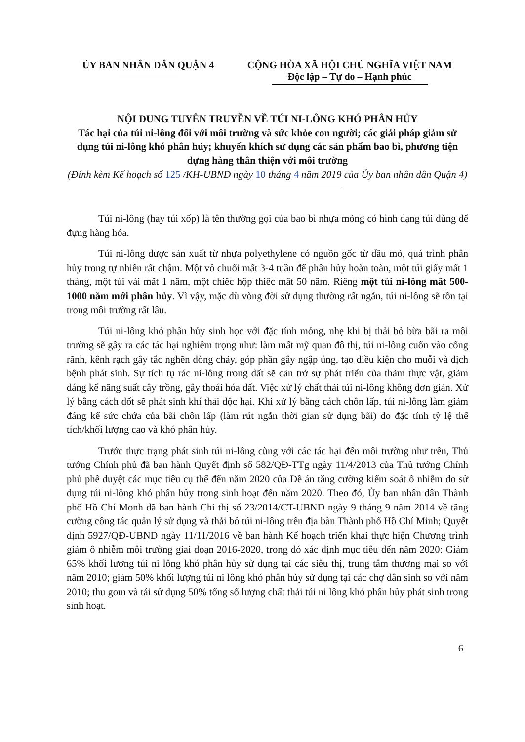ỦY BAN NHÂN DÂN QUẬN 4 CỘNG HÒA XÃ HỘI CHỦ NGHĨA VIỆT NAM
Độc lập – Tự do – Hạnh phúc
NỘI DUNG TUYÊN TRUYỀN VỀ TÚI NI-LÔNG KHÓ PHÂN HỦY
Tác hại của túi ni-lông đối với môi trường và sức khỏe con người; các giải pháp giảm sử dụng túi ni-lông khó phân hủy; khuyến khích sử dụng các sản phẩm bao bì, phương tiện đựng hàng thân thiện với môi trường
(Đính kèm Kế hoạch số 125 /KH-UBND ngày 10 tháng 4 năm 2019 của Ủy ban nhân dân Quận 4)
Túi ni-lông (hay túi xốp) là tên thường gọi của bao bì nhựa mỏng có hình dạng túi dùng để đựng hàng hóa.
Túi ni-lông được sản xuất từ nhựa polyethylene có nguồn gốc từ dầu mỏ, quá trình phân hủy trong tự nhiên rất chậm. Một vỏ chuối mất 3-4 tuần để phân hủy hoàn toàn, một túi giấy mất 1 tháng, một túi vải mất 1 năm, một chiếc hộp thiếc mất 50 năm. Riêng một túi ni-lông mất 500-1000 năm mới phân hủy. Vì vậy, mặc dù vòng đời sử dụng thường rất ngắn, túi ni-lông sẽ tồn tại trong môi trường rất lâu.
Túi ni-lông khó phân hủy sinh học với đặc tính mỏng, nhẹ khi bị thải bỏ bừa bãi ra môi trường sẽ gây ra các tác hại nghiêm trọng như: làm mất mỹ quan đô thị, túi ni-lông cuốn vào cống rãnh, kênh rạch gây tắc nghẽn dòng chảy, góp phần gây ngập úng, tạo điều kiện cho muỗi và dịch bệnh phát sinh. Sự tích tụ rác ni-lông trong đất sẽ cản trở sự phát triển của thảm thực vật, giảm đáng kể năng suất cây trồng, gây thoái hóa đất. Việc xử lý chất thải túi ni-lông không đơn giản. Xử lý bằng cách đốt sẽ phát sinh khí thải độc hại. Khi xử lý bằng cách chôn lấp, túi ni-lông làm giảm đáng kể sức chứa của bãi chôn lấp (làm rút ngắn thời gian sử dụng bãi) do đặc tính tỷ lệ thể tích/khối lượng cao và khó phân hủy.
Trước thực trạng phát sinh túi ni-lông cùng với các tác hại đến môi trường như trên, Thủ tướng Chính phủ đã ban hành Quyết định số 582/QĐ-TTg ngày 11/4/2013 của Thủ tướng Chính phủ phê duyệt các mục tiêu cụ thể đến năm 2020 của Đề án tăng cường kiểm soát ô nhiễm do sử dụng túi ni-lông khó phân hủy trong sinh hoạt đến năm 2020. Theo đó, Ủy ban nhân dân Thành phố Hồ Chí Monh đã ban hành Chỉ thị số 23/2014/CT-UBND ngày 9 tháng 9 năm 2014 về tăng cường công tác quản lý sử dụng và thải bỏ túi ni-lông trên địa bàn Thành phố Hồ Chí Minh; Quyết định 5927/QĐ-UBND ngày 11/11/2016 về ban hành Kế hoạch triển khai thực hiện Chương trình giảm ô nhiễm môi trường giai đoạn 2016-2020, trong đó xác định mục tiêu đến năm 2020: Giảm 65% khối lượng túi ni lông khó phân hủy sử dụng tại các siêu thị, trung tâm thương mại so với năm 2010; giảm 50% khối lượng túi ni lông khó phân hủy sử dụng tại các chợ dân sinh so với năm 2010; thu gom và tái sử dụng 50% tổng số lượng chất thải túi ni lông khó phân hủy phát sinh trong sinh hoạt.
6